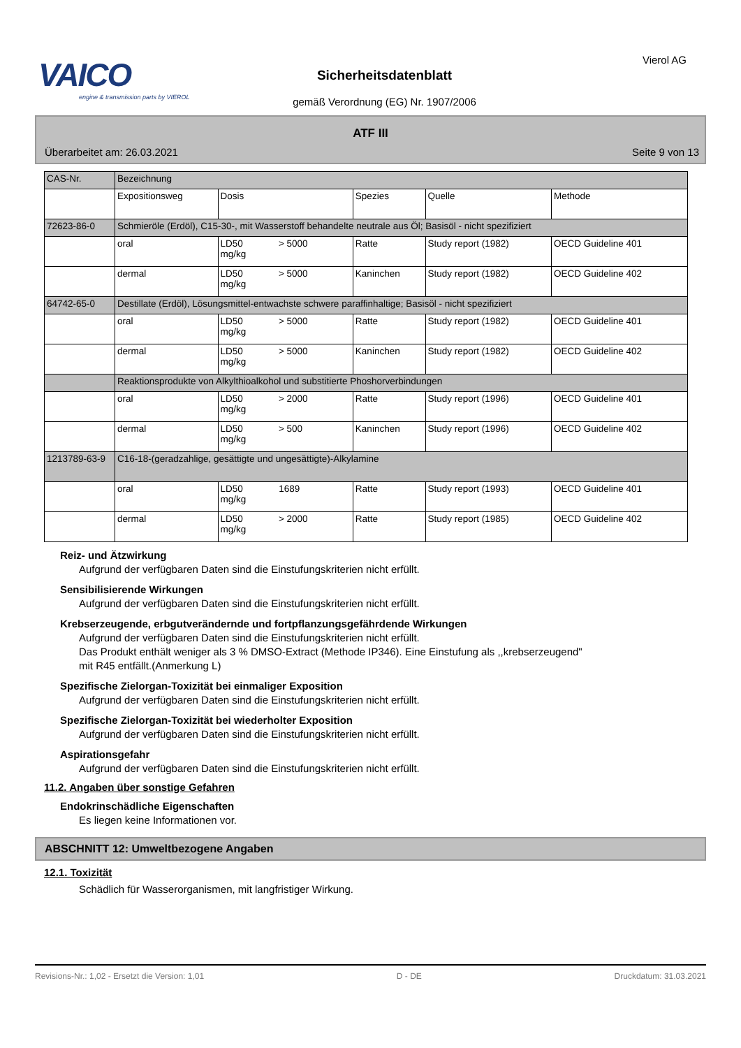VAICO
engine & transmission parts by VIEROL
Sicherheitsdatenblatt
gemäß Verordnung (EG) Nr. 1907/2006
Vierol AG
ATF III
Überarbeitet am: 26.03.2021 Seite 9 von 13
| CAS-Nr. | Bezeichnung | | | | |
| | Expositionsweg | Dosis | Spezies | Quelle | Methode |
| 72623-86-0 | Schmieröle (Erdöl), C15-30-, mit Wasserstoff behandelte neutrale aus Öl; Basisöl - nicht spezifiziert | | | | |
| | oral | LD50 > 5000 mg/kg | Ratte | Study report (1982) | OECD Guideline 401 |
| | dermal | LD50 > 5000 mg/kg | Kaninchen | Study report (1982) | OECD Guideline 402 |
| 64742-65-0 | Destillate (Erdöl), Lösungsmittel-entwachste schwere paraffinhaltige; Basisöl - nicht spezifiziert | | | | |
| | oral | LD50 > 5000 mg/kg | Ratte | Study report (1982) | OECD Guideline 401 |
| | dermal | LD50 > 5000 mg/kg | Kaninchen | Study report (1982) | OECD Guideline 402 |
| | Reaktionsprodukte von Alkylthioalkohol und substitierte Phoshorverbindungen | | | | |
| | oral | LD50 > 2000 mg/kg | Ratte | Study report (1996) | OECD Guideline 401 |
| | dermal | LD50 > 500 mg/kg | Kaninchen | Study report (1996) | OECD Guideline 402 |
| 1213789-63-9 | C16-18-(geradzahlige, gesättigte und ungesättigte)-Alkylamine | | | | |
| | oral | LD50 1689 mg/kg | Ratte | Study report (1993) | OECD Guideline 401 |
| | dermal | LD50 > 2000 mg/kg | Ratte | Study report (1985) | OECD Guideline 402 |
Reiz- und Ätzwirkung
Aufgrund der verfügbaren Daten sind die Einstufungskriterien nicht erfüllt.
Sensibilisierende Wirkungen
Aufgrund der verfügbaren Daten sind die Einstufungskriterien nicht erfüllt.
Krebserzeugende, erbgutverändernde und fortpflanzungsgefährdende Wirkungen
Aufgrund der verfügbaren Daten sind die Einstufungskriterien nicht erfüllt.
Das Produkt enthält weniger als 3 % DMSO-Extract (Methode IP346). Eine Einstufung als ,,krebserzeugend"
mit R45 entfällt.(Anmerkung L)
Spezifische Zielorgan-Toxizität bei einmaliger Exposition
Aufgrund der verfügbaren Daten sind die Einstufungskriterien nicht erfüllt.
Spezifische Zielorgan-Toxizität bei wiederholter Exposition
Aufgrund der verfügbaren Daten sind die Einstufungskriterien nicht erfüllt.
Aspirationsgefahr
Aufgrund der verfügbaren Daten sind die Einstufungskriterien nicht erfüllt.
11.2. Angaben über sonstige Gefahren
Endokrinschädliche Eigenschaften
Es liegen keine Informationen vor.
ABSCHNITT 12: Umweltbezogene Angaben
12.1. Toxizität
Schädlich für Wasserorganismen, mit langfristiger Wirkung.
Revisions-Nr.: 1,02 - Ersetzt die Version: 1,01 D - DE Druckdatum: 31.03.2021